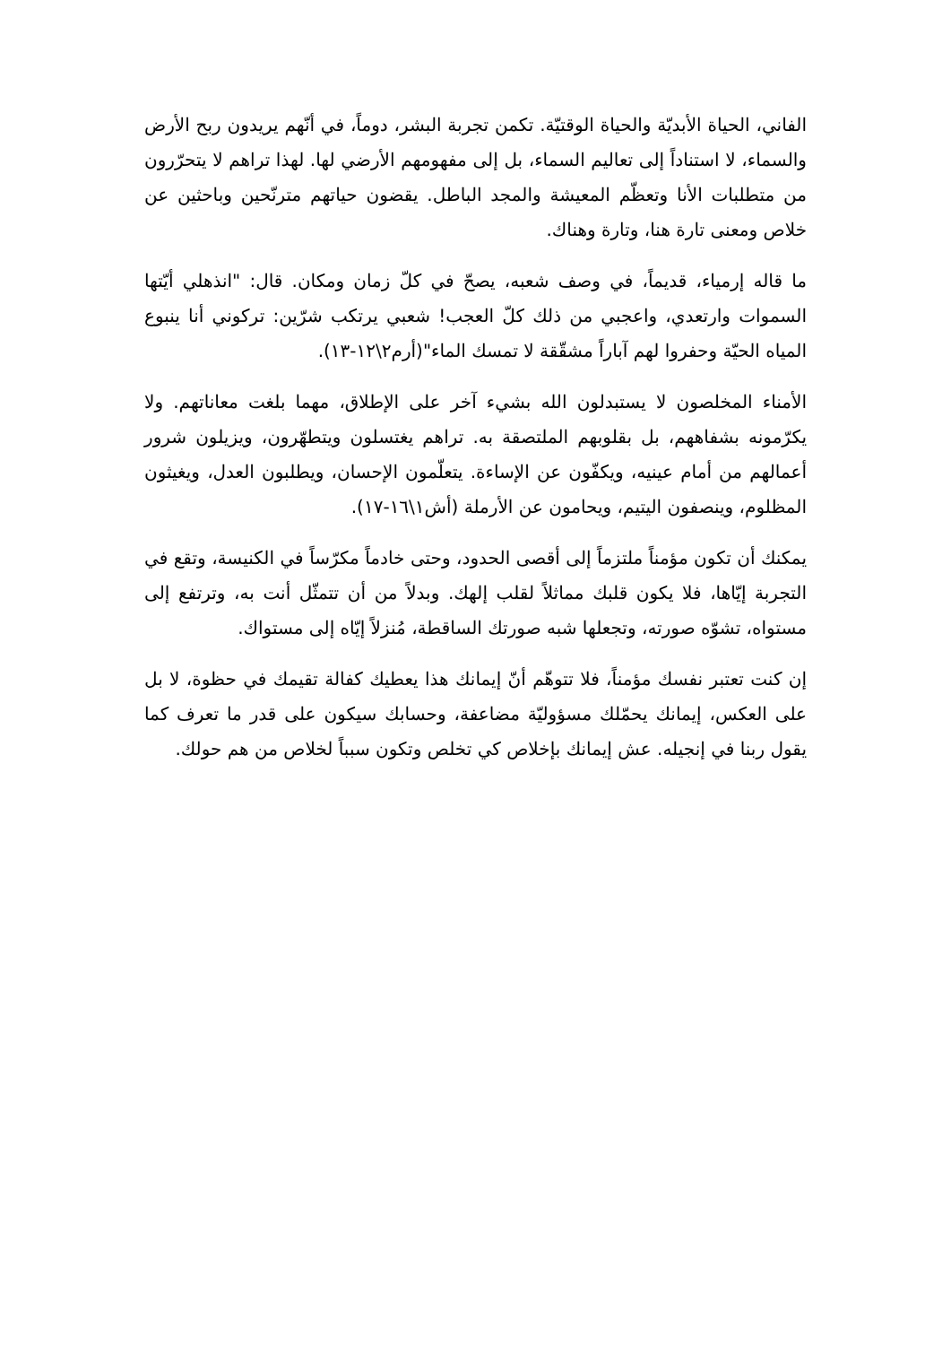الفاني، الحياة الأبديّة والحياة الوقتيّة. تكمن تجربة البشر، دوماً، في أنّهم يريدون ربح الأرض والسماء، لا استناداً إلى تعاليم السماء، بل إلى مفهومهم الأرضي لها. لهذا تراهم لا يتحرّرون من متطلبات الأنا وتعظّم المعيشة والمجد الباطل. يقضون حياتهم مترنّحين وباحثين عن خلاص ومعنى تارة هنا، وتارة وهناك.
ما قاله إرمياء، قديماً، في وصف شعبه، يصحّ في كلّ زمان ومكان. قال: "انذهلي أيّتها السموات وارتعدي، واعجبي من ذلك كلّ العجب! شعبي يرتكب شرّين: تركوني أنا ينبوع المياه الحيّة وحفروا لهم آباراً مشقّقة لا تمسك الماء"(أرم٢\١٢-١٣).
الأمناء المخلصون لا يستبدلون الله بشيء آخر على الإطلاق، مهما بلغت معاناتهم. ولا يكرّمونه بشفاههم، بل بقلوبهم الملتصقة به. تراهم يغتسلون ويتطهّرون، ويزيلون شرور أعمالهم من أمام عينيه، ويكفّون عن الإساءة. يتعلّمون الإحسان، ويطلبون العدل، ويغيثون المظلوم، وينصفون اليتيم، ويحامون عن الأرملة (أش١\١٦-١٧).
يمكنك أن تكون مؤمناً ملتزماً إلى أقصى الحدود، وحتى خادماً مكرّساً في الكنيسة، وتقع في التجربة إيّاها، فلا يكون قلبك مماثلاً لقلب إلهك. وبدلاً من أن تتمثّل أنت به، وترتفع إلى مستواه، تشوّه صورته، وتجعلها شبه صورتك الساقطة، مُنزلاً إيّاه إلى مستواك.
إن كنت تعتبر نفسك مؤمناً، فلا تتوهّم أنّ إيمانك هذا يعطيك كفالة تقيمك في حظوة، لا بل على العكس، إيمانك يحمّلك مسؤوليّة مضاعفة، وحسابك سيكون على قدر ما تعرف كما يقول ربنا في إنجيله. عش إيمانك بإخلاص كي تخلص وتكون سبباً لخلاص من هم حولك.